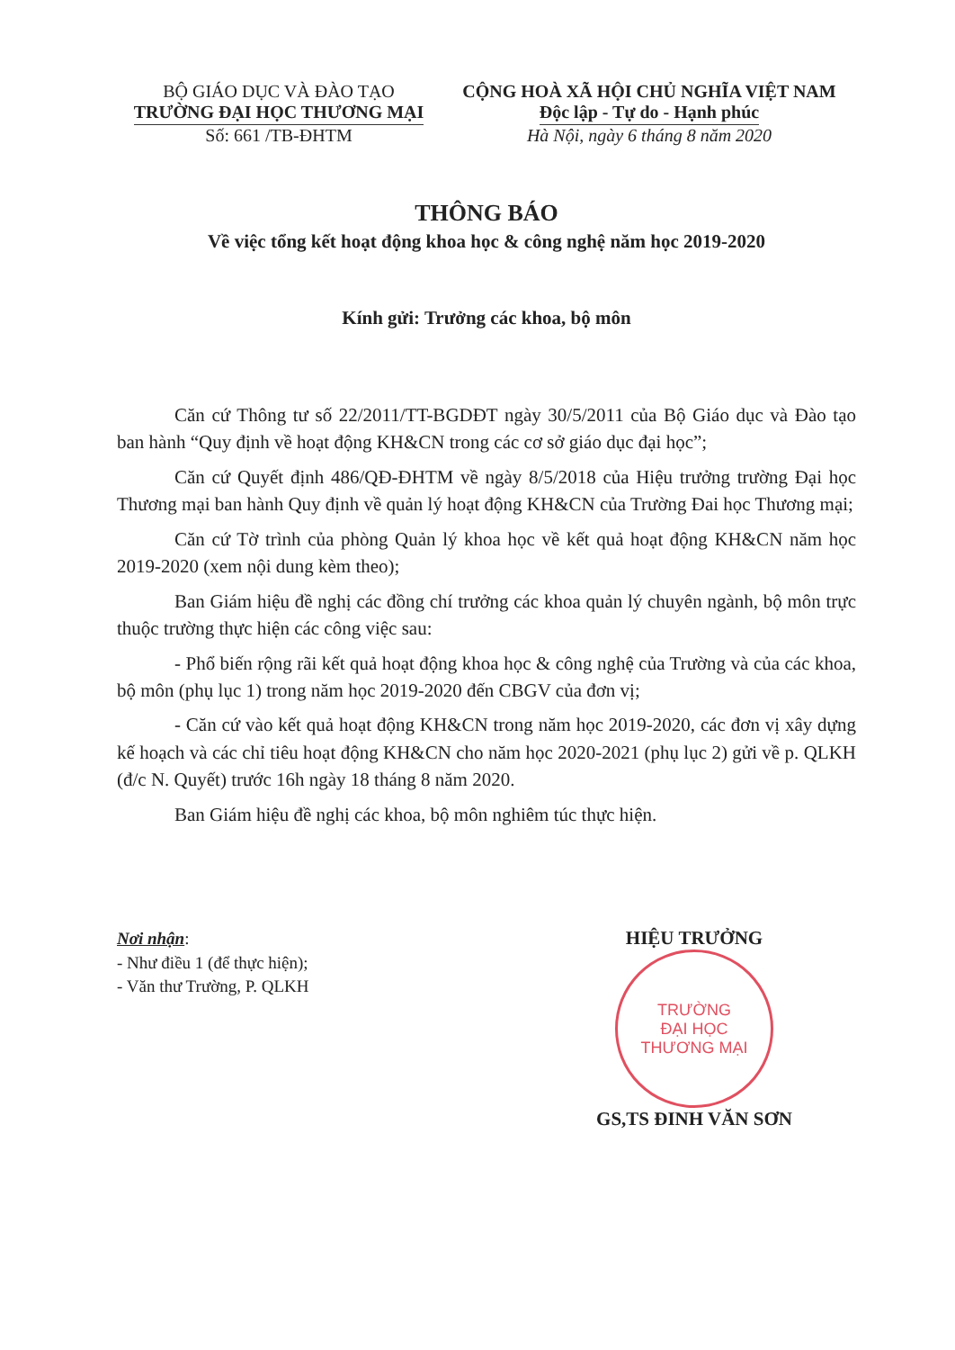BỘ GIÁO DỤC VÀ ĐÀO TẠO
TRƯỜNG ĐẠI HỌC THƯƠNG MẠI
Số: 661 /TB-ĐHTM
CỘNG HOÀ XÃ HỘI CHỦ NGHĨA VIỆT NAM
Độc lập - Tự do - Hạnh phúc
Hà Nội, ngày 6 tháng 8 năm 2020
THÔNG BÁO
Về việc tổng kết hoạt động khoa học & công nghệ năm học 2019-2020
Kính gửi: Trưởng các khoa, bộ môn
Căn cứ Thông tư số 22/2011/TT-BGDĐT ngày 30/5/2011 của Bộ Giáo dục và Đào tạo ban hành “Quy định về hoạt động KH&CN trong các cơ sở giáo dục đại học”;
Căn cứ Quyết định 486/QĐ-ĐHTM về ngày 8/5/2018 của Hiệu trưởng trường Đại học Thương mại ban hành Quy định về quản lý hoạt động KH&CN của Trường Đai học Thương mại;
Căn cứ Tờ trình của phòng Quản lý khoa học về kết quả hoạt động KH&CN năm học 2019-2020 (xem nội dung kèm theo);
Ban Giám hiệu đề nghị các đồng chí trưởng các khoa quản lý chuyên ngành, bộ môn trực thuộc trường thực hiện các công việc sau:
- Phổ biến rộng rãi kết quả hoạt động khoa học & công nghệ của Trường và của các khoa, bộ môn (phụ lục 1) trong năm học 2019-2020 đến CBGV của đơn vị;
- Căn cứ vào kết quả hoạt động KH&CN trong năm học 2019-2020, các đơn vị xây dựng kế hoạch và các chỉ tiêu hoạt động KH&CN cho năm học 2020-2021 (phụ lục 2) gửi về p. QLKH (đ/c N. Quyết) trước 16h ngày 18 tháng 8 năm 2020.
Ban Giám hiệu đề nghị các khoa, bộ môn nghiêm túc thực hiện.
Nơi nhận:
- Như điều 1 (để thực hiện);
- Văn thư Trường, P. QLKH
HIỆU TRƯỞNG
TRƯỜNG
ĐẠI HỌC
THƯƠNG MẠI
GS,TS ĐINH VĂN SƠN